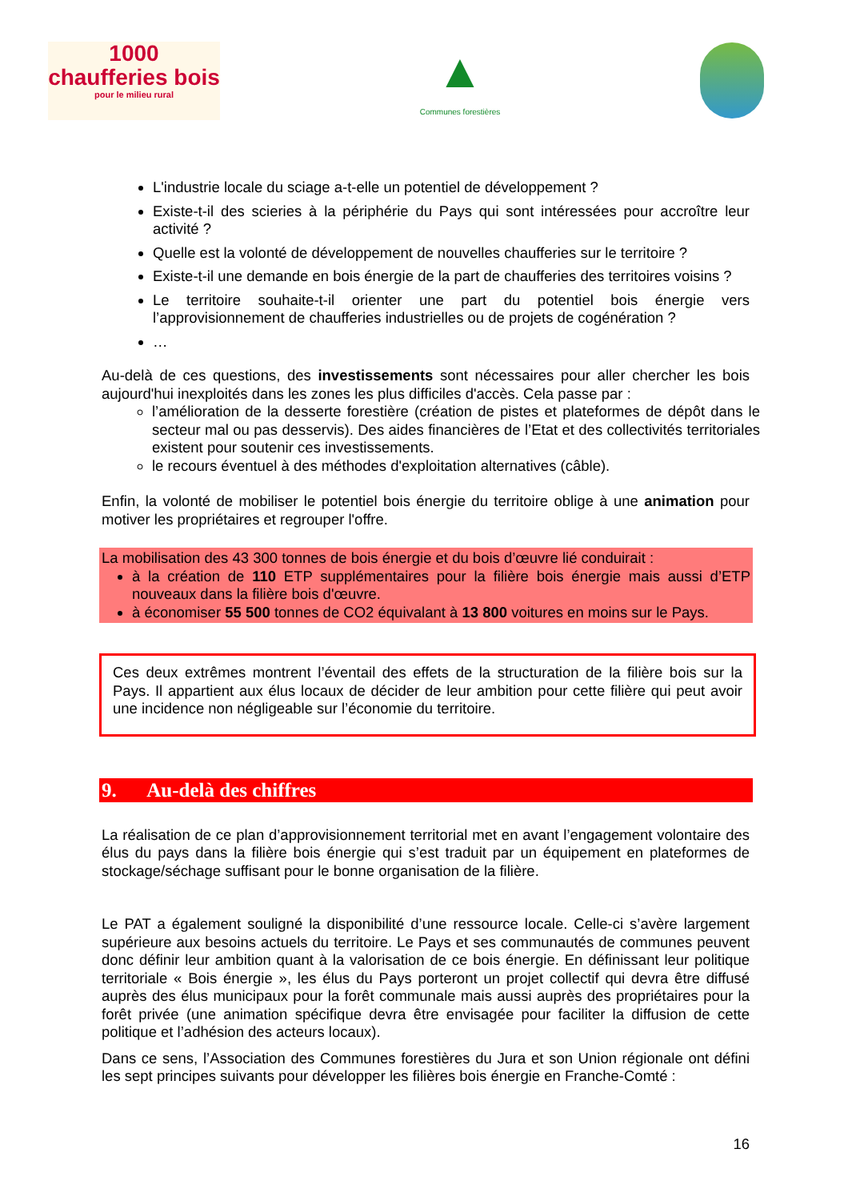1000
chaufferies bois
pour le milieu rural
▲
Communes forestières
L'industrie locale du sciage a-t-elle un potentiel de développement ?
Existe-t-il des scieries à la périphérie du Pays qui sont intéressées pour accroître leur activité ?
Quelle est la volonté de développement de nouvelles chaufferies sur le territoire ?
Existe-t-il une demande en bois énergie de la part de chaufferies des territoires voisins ?
Le territoire souhaite-t-il orienter une part du potentiel bois énergie vers l’approvisionnement de chaufferies industrielles ou de projets de cogénération ?
…
Au-delà de ces questions, des investissements sont nécessaires pour aller chercher les bois aujourd'hui inexploités dans les zones les plus difficiles d'accès. Cela passe par :
l’amélioration de la desserte forestière (création de pistes et plateformes de dépôt dans le secteur mal ou pas desservis). Des aides financières de l’Etat et des collectivités territoriales existent pour soutenir ces investissements.
le recours éventuel à des méthodes d'exploitation alternatives (câble).
Enfin, la volonté de mobiliser le potentiel bois énergie du territoire oblige à une animation pour motiver les propriétaires et regrouper l'offre.
La mobilisation des 43 300 tonnes de bois énergie et du bois d’œuvre lié conduirait :
à la création de 110 ETP supplémentaires pour la filière bois énergie mais aussi d’ETP nouveaux dans la filière bois d'œuvre.
à économiser 55 500 tonnes de CO2 équivalant à 13 800 voitures en moins sur le Pays.
Ces deux extrêmes montrent l’éventail des effets de la structuration de la filière bois sur la Pays. Il appartient aux élus locaux de décider de leur ambition pour cette filière qui peut avoir une incidence non négligeable sur l’économie du territoire.
9. Au-delà des chiffres
La réalisation de ce plan d’approvisionnement territorial met en avant l’engagement volontaire des élus du pays dans la filière bois énergie qui s’est traduit par un équipement en plateformes de stockage/séchage suffisant pour le bonne organisation de la filière.
Le PAT a également souligné la disponibilité d’une ressource locale. Celle-ci s’avère largement supérieure aux besoins actuels du territoire. Le Pays et ses communautés de communes peuvent donc définir leur ambition quant à la valorisation de ce bois énergie. En définissant leur politique territoriale « Bois énergie », les élus du Pays porteront un projet collectif qui devra être diffusé auprès des élus municipaux pour la forêt communale mais aussi auprès des propriétaires pour la forêt privée (une animation spécifique devra être envisagée pour faciliter la diffusion de cette politique et l’adhésion des acteurs locaux).
Dans ce sens, l’Association des Communes forestières du Jura et son Union régionale ont défini les sept principes suivants pour développer les filières bois énergie en Franche-Comté :
16